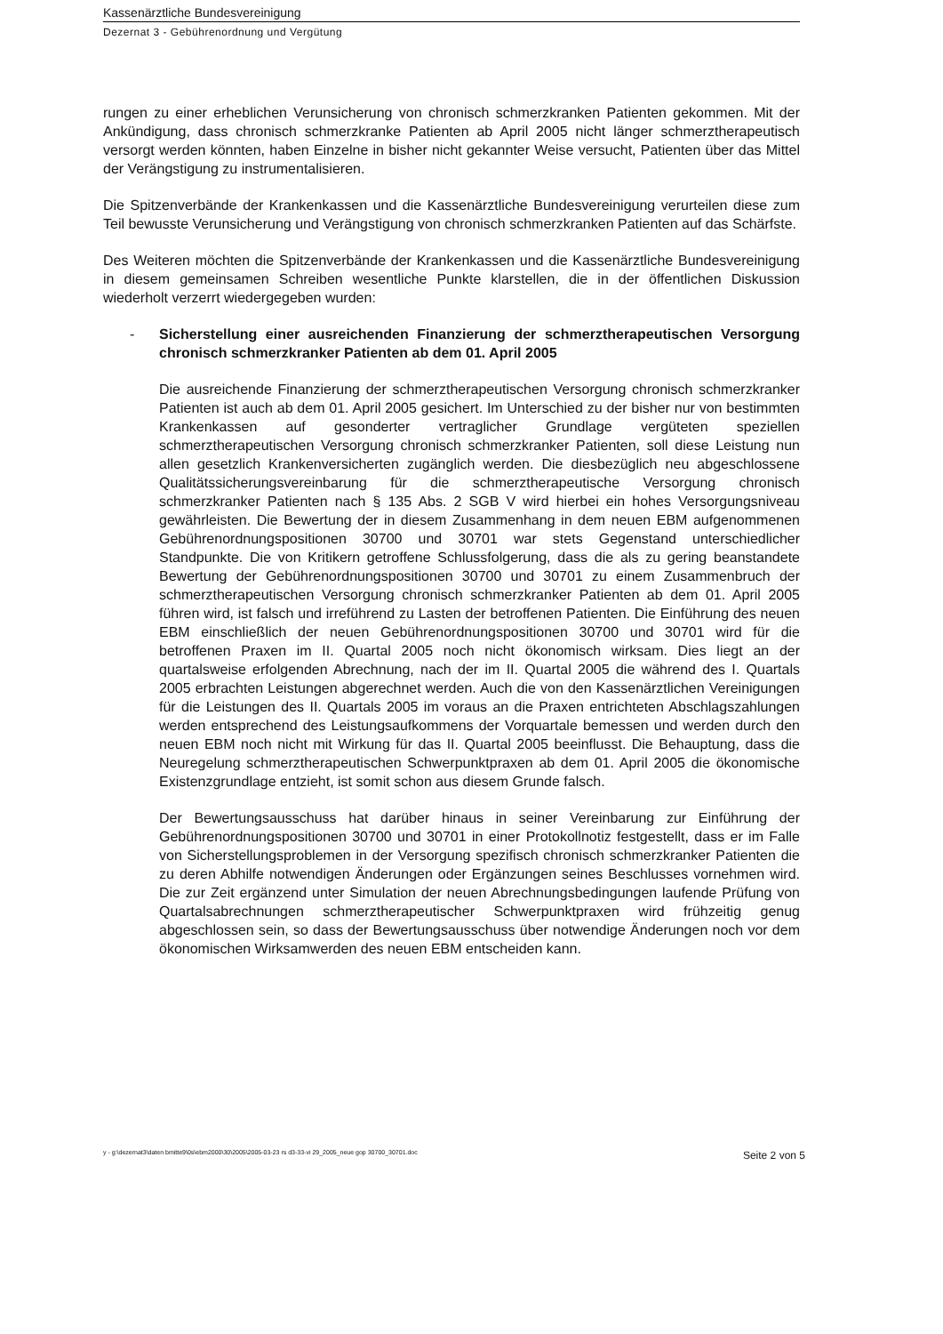Kassenärztliche Bundesvereinigung
Dezernat 3 - Gebührenordnung und Vergütung
rungen zu einer erheblichen Verunsicherung von chronisch schmerzkranken Patienten gekommen. Mit der Ankündigung, dass chronisch schmerzkranke Patienten ab April 2005 nicht länger schmerztherapeutisch versorgt werden könnten, haben Einzelne in bisher nicht gekannter Weise versucht, Patienten über das Mittel der Verängstigung zu instrumentalisieren.
Die Spitzenverbände der Krankenkassen und die Kassenärztliche Bundesvereinigung verurteilen diese zum Teil bewusste Verunsicherung und Verängstigung von chronisch schmerzkranken Patienten auf das Schärfste.
Des Weiteren möchten die Spitzenverbände der Krankenkassen und die Kassenärztliche Bundesvereinigung in diesem gemeinsamen Schreiben wesentliche Punkte klarstellen, die in der öffentlichen Diskussion wiederholt verzerrt wiedergegeben wurden:
- Sicherstellung einer ausreichenden Finanzierung der schmerztherapeutischen Versorgung chronisch schmerzkranker Patienten ab dem 01. April 2005
Die ausreichende Finanzierung der schmerztherapeutischen Versorgung chronisch schmerzkranker Patienten ist auch ab dem 01. April 2005 gesichert. Im Unterschied zu der bisher nur von bestimmten Krankenkassen auf gesonderter vertraglicher Grundlage vergüteten speziellen schmerztherapeutischen Versorgung chronisch schmerzkranker Patienten, soll diese Leistung nun allen gesetzlich Krankenversicherten zugänglich werden. Die diesbezüglich neu abgeschlossene Qualitätssicherungsvereinbarung für die schmerztherapeutische Versorgung chronisch schmerzkranker Patienten nach § 135 Abs. 2 SGB V wird hierbei ein hohes Versorgungsniveau gewährleisten. Die Bewertung der in diesem Zusammenhang in dem neuen EBM aufgenommenen Gebührenordnungspositionen 30700 und 30701 war stets Gegenstand unterschiedlicher Standpunkte. Die von Kritikern getroffene Schlussfolgerung, dass die als zu gering beanstandete Bewertung der Gebührenordnungspositionen 30700 und 30701 zu einem Zusammenbruch der schmerztherapeutischen Versorgung chronisch schmerzkranker Patienten ab dem 01. April 2005 führen wird, ist falsch und irreführend zu Lasten der betroffenen Patienten. Die Einführung des neuen EBM einschließlich der neuen Gebührenordnungspositionen 30700 und 30701 wird für die betroffenen Praxen im II. Quartal 2005 noch nicht ökonomisch wirksam. Dies liegt an der quartalsweise erfolgenden Abrechnung, nach der im II. Quartal 2005 die während des I. Quartals 2005 erbrachten Leistungen abgerechnet werden. Auch die von den Kassenärztlichen Vereinigungen für die Leistungen des II. Quartals 2005 im voraus an die Praxen entrichteten Abschlagszahlungen werden entsprechend des Leistungsaufkommens der Vorquartale bemessen und werden durch den neuen EBM noch nicht mit Wirkung für das II. Quartal 2005 beeinflusst. Die Behauptung, dass die Neuregelung schmerztherapeutischen Schwerpunktpraxen ab dem 01. April 2005 die ökonomische Existenzgrundlage entzieht, ist somit schon aus diesem Grunde falsch.
Der Bewertungsausschuss hat darüber hinaus in seiner Vereinbarung zur Einführung der Gebührenordnungspositionen 30700 und 30701 in einer Protokollnotiz festgestellt, dass er im Falle von Sicherstellungsproblemen in der Versorgung spezifisch chronisch schmerzkranker Patienten die zu deren Abhilfe notwendigen Änderungen oder Ergänzungen seines Beschlusses vornehmen wird. Die zur Zeit ergänzend unter Simulation der neuen Abrechnungsbedingungen laufende Prüfung von Quartalsabrechnungen schmerztherapeutischer Schwerpunktpraxen wird frühzeitig genug abgeschlossen sein, so dass der Bewertungsausschuss über notwendige Änderungen noch vor dem ökonomischen Wirksamwerden des neuen EBM entscheiden kann.
y - g:\dezernat3\daten bmitte9\0s\ebm2000\30\2005\2005-03-23 rs d3-33-vi 29_2005_neue gop 30700_30701.doc Seite 2 von 5